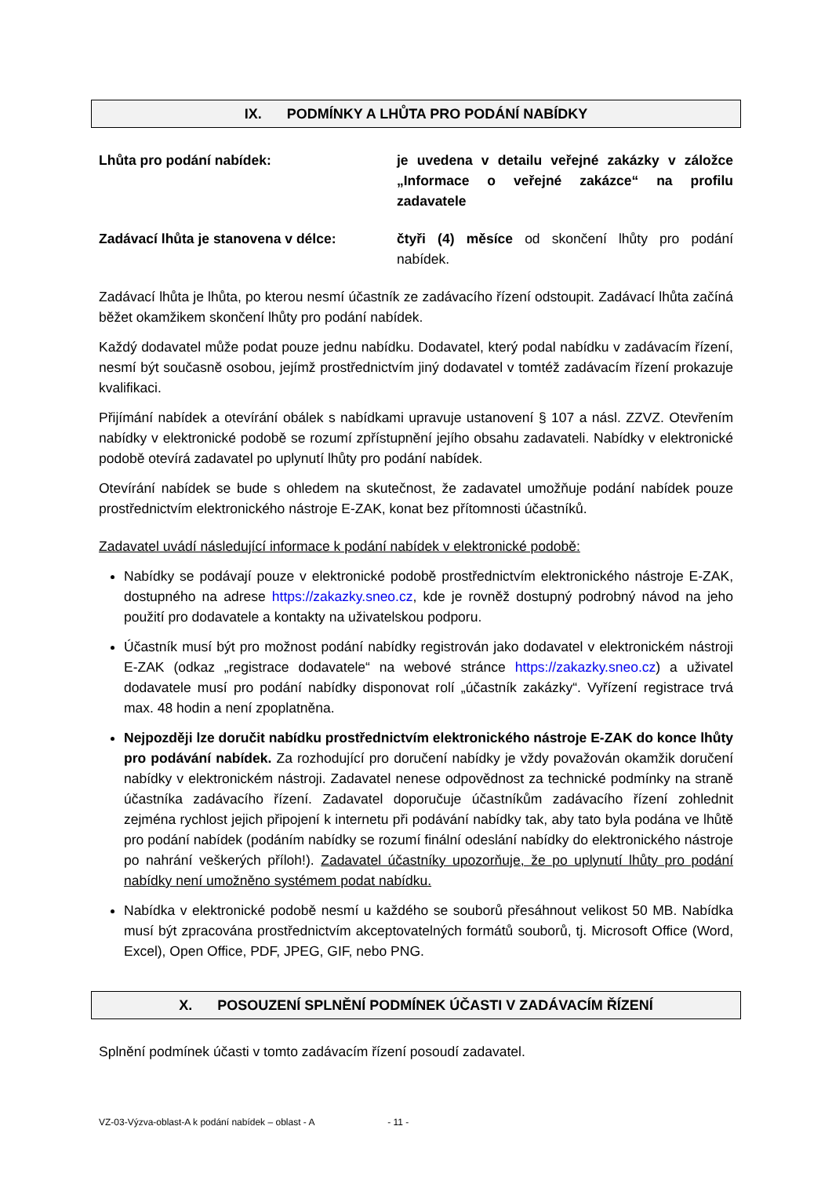IX. PODMÍNKY A LHŮTA PRO PODÁNÍ NABÍDKY
Lhůta pro podání nabídek: je uvedena v detailu veřejné zakázky v záložce „Informace o veřejné zakázce“ na profilu zadavatele
Zadávací lhůta je stanovena v délce: čtyři (4) měsíce od skončení lhůty pro podání nabídek.
Zadávací lhůta je lhůta, po kterou nesmí účastník ze zadávacího řízení odstoupit. Zadávací lhůta začíná běžet okamžikem skončení lhůty pro podání nabídek.
Každý dodavatel může podat pouze jednu nabídku. Dodavatel, který podal nabídku v zadávacím řízení, nesmí být současně osobou, jejímž prostřednictvím jiný dodavatel v tomtéž zadávacím řízení prokazuje kvalifikaci.
Přijímání nabídek a otevírání obálek s nabídkami upravuje ustanovení § 107 a násl. ZZVZ. Otevřením nabídky v elektronické podobě se rozumí zpřístupnění jejího obsahu zadavateli. Nabídky v elektronické podobě otevírá zadavatel po uplynutí lhůty pro podání nabídek.
Otevírání nabídek se bude s ohledem na skutečnost, že zadavatel umožňuje podání nabídek pouze prostřednictvím elektronického nástroje E-ZAK, konat bez přítomnosti účastníků.
Zadavatel uvádí následující informace k podání nabídek v elektronické podobě:
Nabídky se podávají pouze v elektronické podobě prostřednictvím elektronického nástroje E-ZAK, dostupného na adrese https://zakazky.sneo.cz, kde je rovněž dostupný podrobný návod na jeho použití pro dodavatele a kontakty na uživatelskou podporu.
Účastník musí být pro možnost podání nabídky registrován jako dodavatel v elektronickém nástroji E-ZAK (odkaz „registrace dodavatele“ na webové stránce https://zakazky.sneo.cz) a uživatel dodavatele musí pro podání nabídky disponovat rolí „účastník zakázky“. Vyřízení registrace trvá max. 48 hodin a není zpoplatněna.
Nejpozději lze doručit nabídku prostřednictvím elektronického nástroje E-ZAK do konce lhůty pro podávání nabídek. Za rozhodující pro doručení nabídky je vždy považován okamžik doručení nabídky v elektronickém nástroji. Zadavatel nenese odpovědnost za technické podmínky na straně účastníka zadávacího řízení. Zadavatel doporučuje účastníkům zadávacího řízení zohlednit zejména rychlost jejich připojení k internetu při podávání nabídky tak, aby tato byla podána ve lhůtě pro podání nabídek (podáním nabídky se rozumí finální odeslání nabídky do elektronického nástroje po nahrání veškerých příloh!). Zadavatel účastníky upozorňuje, že po uplynutí lhůty pro podání nabídky není umožněno systémem podat nabídku.
Nabídka v elektronické podobě nesmí u každého se souborů přesáhnout velikost 50 MB. Nabídka musí být zpracována prostřednictvím akceptovatelných formátů souborů, tj. Microsoft Office (Word, Excel), Open Office, PDF, JPEG, GIF, nebo PNG.
X. POSOUZENÍ SPLNĚNÍ PODMÍNEK ÚČASTI V ZADÁVACÍM ŘÍZENÍ
Splnění podmínek účasti v tomto zadávacím řízení posoudí zadavatel.
VZ-03-Výzva-oblast-A k podání nabídek – oblast - A - 11 -